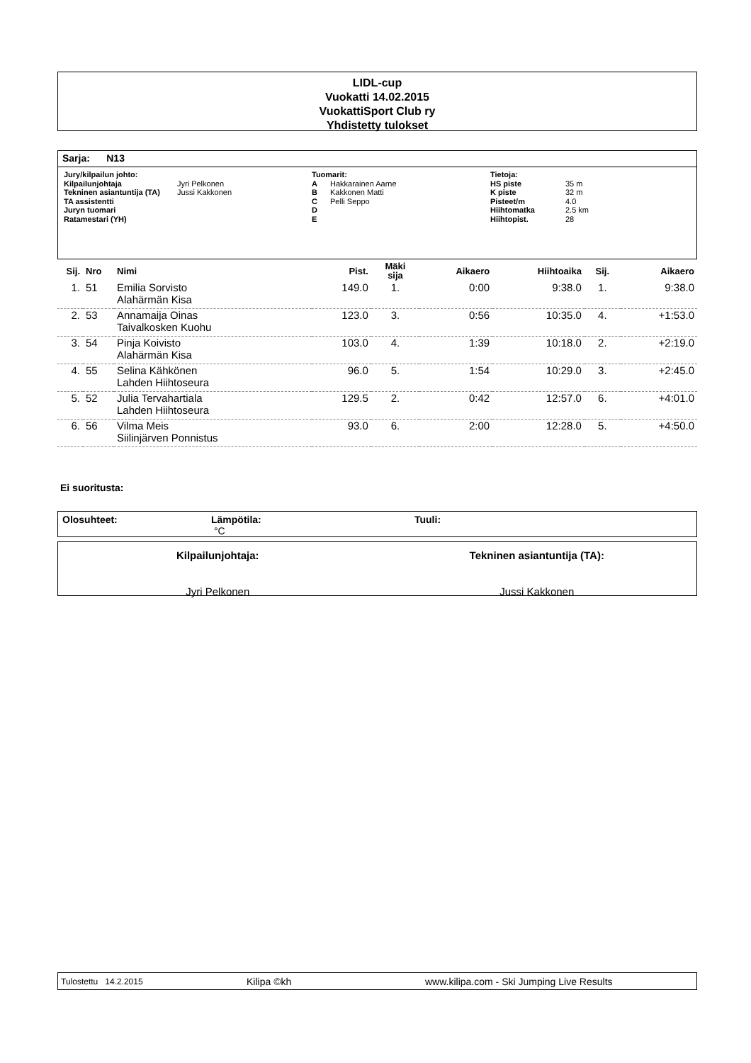LIDL-cup
Vuokatti 14.02.2015
VuokattiSport Club ry
Yhdistetty tulokset
Sarja: N13
Jury/kilpailun johto:
Kilpailunjohtaja Jyri Pelkonen
Tekninen asiantuntija (TA) Jussi Kakkonen
TA assistentti
Juryn tuomari
Ratamestari (YH)
Tuomarit:
A Hakkarainen Aarne
B Kakkonen Matti
C Pelli Seppo
D
E
Tietoja:
HS piste 35 m
K piste 32 m
Pisteet/m 4.0
Hiihtomatka 2.5 km
Hiihtopist. 28
| Sij. | Nro | Nimi | Pist. | Mäki sija | Aikaero | Hiihtoaika | Sij. | Aikaero |
| 1. | 51 | Emilia Sorvisto | 149.0 | 1. | 0:00 | 9:38.0 | 1. | 9:38.0 |
| | | Alahärmän Kisa | | | | | | |
| 2. | 53 | Annamaija Oinas | 123.0 | 3. | 0:56 | 10:35.0 | 4. | +1:53.0 |
| | | Taivalkosken Kuohu | | | | | | |
| 3. | 54 | Pinja Koivisto | 103.0 | 4. | 1:39 | 10:18.0 | 2. | +2:19.0 |
| | | Alahärmän Kisa | | | | | | |
| 4. | 55 | Selina Kähkönen | 96.0 | 5. | 1:54 | 10:29.0 | 3. | +2:45.0 |
| | | Lahden Hiihtoseura | | | | | | |
| 5. | 52 | Julia Tervahartiala | 129.5 | 2. | 0:42 | 12:57.0 | 6. | +4:01.0 |
| | | Lahden Hiihtoseura | | | | | | |
| 6. | 56 | Vilma Meis | 93.0 | 6. | 2:00 | 12:28.0 | 5. | +4:50.0 |
| | | Siilinjärven Ponnistus | | | | | | |
Ei suoritusta:
Olosuhteet: Lämpötila:
°C
Tuuli:
Kilpailunjohtaja:
Jyri Pelkonen
Tekninen asiantuntija (TA):
Jussi Kakkonen
Tulostettu 14.2.2015 Kilipa ©kh www.kilipa.com - Ski Jumping Live Results